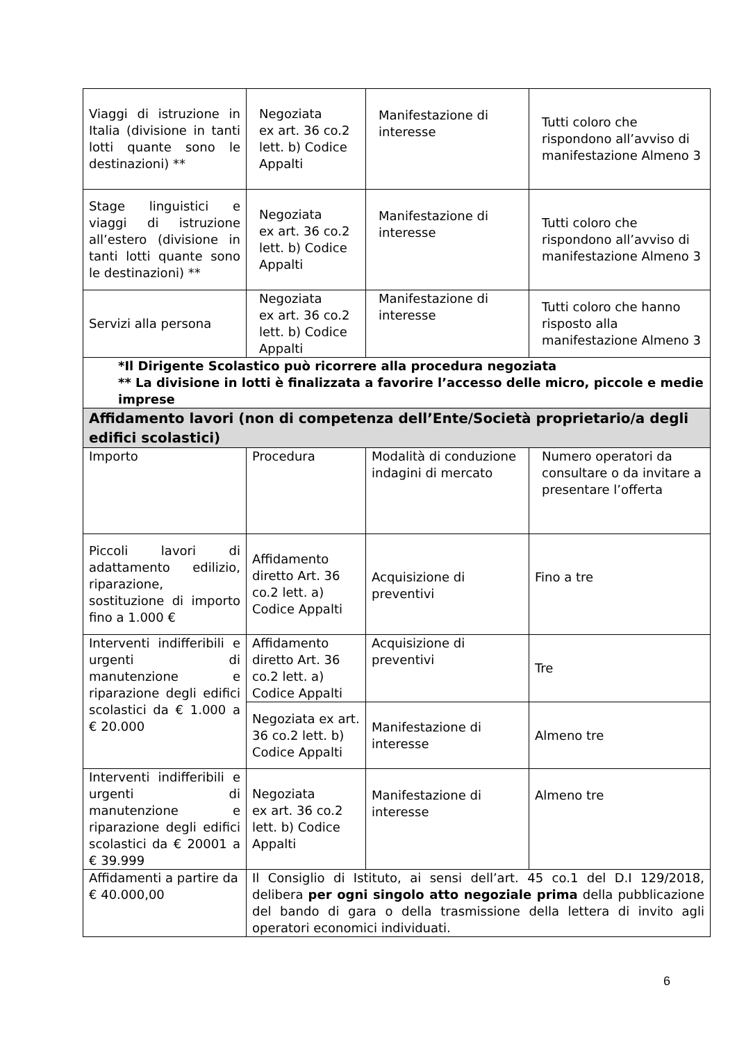| Viaggi di istruzione in Italia (divisione in tanti lotti quante sono le destinazioni) ** | Negoziata ex art. 36 co.2 lett. b) Codice Appalti | Manifestazione di interesse | Tutti coloro che rispondono all’avviso di manifestazione Almeno 3 |
| Stage linguistici e viaggi di istruzione all’estero (divisione in tanti lotti quante sono le destinazioni) ** | Negoziata ex art. 36 co.2 lett. b) Codice Appalti | Manifestazione di interesse | Tutti coloro che rispondono all’avviso di manifestazione Almeno 3 |
| Servizi alla persona | Negoziata ex art. 36 co.2 lett. b) Codice Appalti | Manifestazione di interesse | Tutti coloro che hanno risposto alla manifestazione Almeno 3 |
| *Il Dirigente Scolastico può ricorrere alla procedura negoziata ** La divisione in lotti è finalizzata a favorire l’accesso delle micro, piccole e medie imprese | | | |
| Affidamento lavori (non di competenza dell’Ente/Società proprietario/a degli edifici scolastici) | | | |
| Importo | Procedura | Modalità di conduzione indagini di mercato | Numero operatori da consultare o da invitare a presentare l’offerta |
| Piccoli lavori di adattamento edilizio, riparazione, sostituzione di importo fino a 1.000 € | Affidamento diretto Art. 36 co.2 lett. a) Codice Appalti | Acquisizione di preventivi | Fino a tre |
| Interventi indifferibili e urgenti di manutenzione e riparazione degli edifici scolastici da € 1.000 a € 20.000 | Affidamento diretto Art. 36 co.2 lett. a) Codice Appalti | Acquisizione di preventivi | Tre |
| | Negoziata ex art. 36 co.2 lett. b) Codice Appalti | Manifestazione di interesse | Almeno tre |
| Interventi indifferibili e urgenti di manutenzione e riparazione degli edifici scolastici da € 20001 a € 39.999 | Negoziata ex art. 36 co.2 lett. b) Codice Appalti | Manifestazione di interesse | Almeno tre |
| Affidamenti a partire da € 40.000,00 | Il Consiglio di Istituto, ai sensi dell’art. 45 co.1 del D.I 129/2018, delibera per ogni singolo atto negoziale prima della pubblicazione del bando di gara o della trasmissione della lettera di invito agli operatori economici individuati. | | |
6